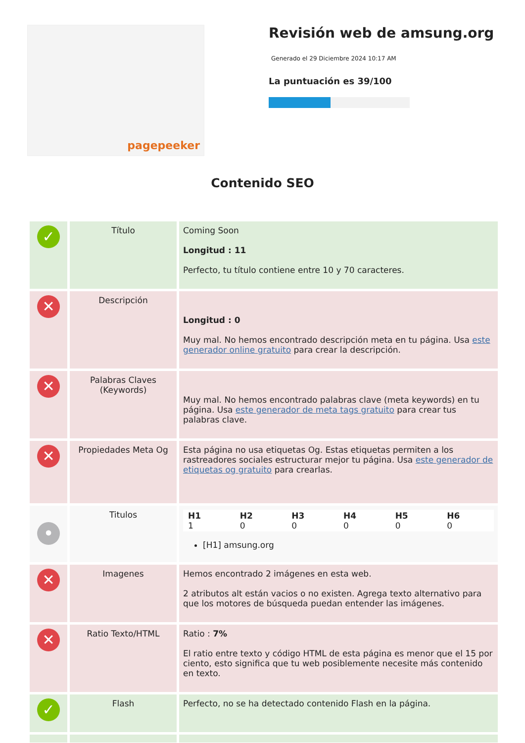pagepeeker
Revisión web de amsung.org
Generado el 29 Diciembre 2024 10:17 AM
La puntuación es 39/100
Contenido SEO
| ✓ | Título | Coming Soon Longitud : 11 Perfecto, tu título contiene entre 10 y 70 caracteres. |
| ✕ | Descripción | Longitud : 0 Muy mal. No hemos encontrado descripción meta en tu página. Usa este generador online gratuito para crear la descripción. |
| ✕ | Palabras Claves (Keywords) | Muy mal. No hemos encontrado palabras clave (meta keywords) en tu página. Usa este generador de meta tags gratuito para crear tus palabras clave. |
| ✕ | Propiedades Meta Og | Esta página no usa etiquetas Og. Estas etiquetas permiten a los rastreadores sociales estructurar mejor tu página. Usa este generador de etiquetas og gratuito para crearlas. |
| • | Titulos | / H1 1 / H2 0 / H3 0 / H4 0 / H5 0 / H6 0 / [H1] amsung.org |
| ✕ | Imagenes | Hemos encontrado 2 imágenes en esta web. 2 atributos alt están vacios o no existen. Agrega texto alternativo para que los motores de búsqueda puedan entender las imágenes. |
| ✕ | Ratio Texto/HTML | Ratio : 7% El ratio entre texto y código HTML de esta página es menor que el 15 por ciento, esto significa que tu web posiblemente necesite más contenido en texto. |
| ✓ | Flash | Perfecto, no se ha detectado contenido Flash en la página. |